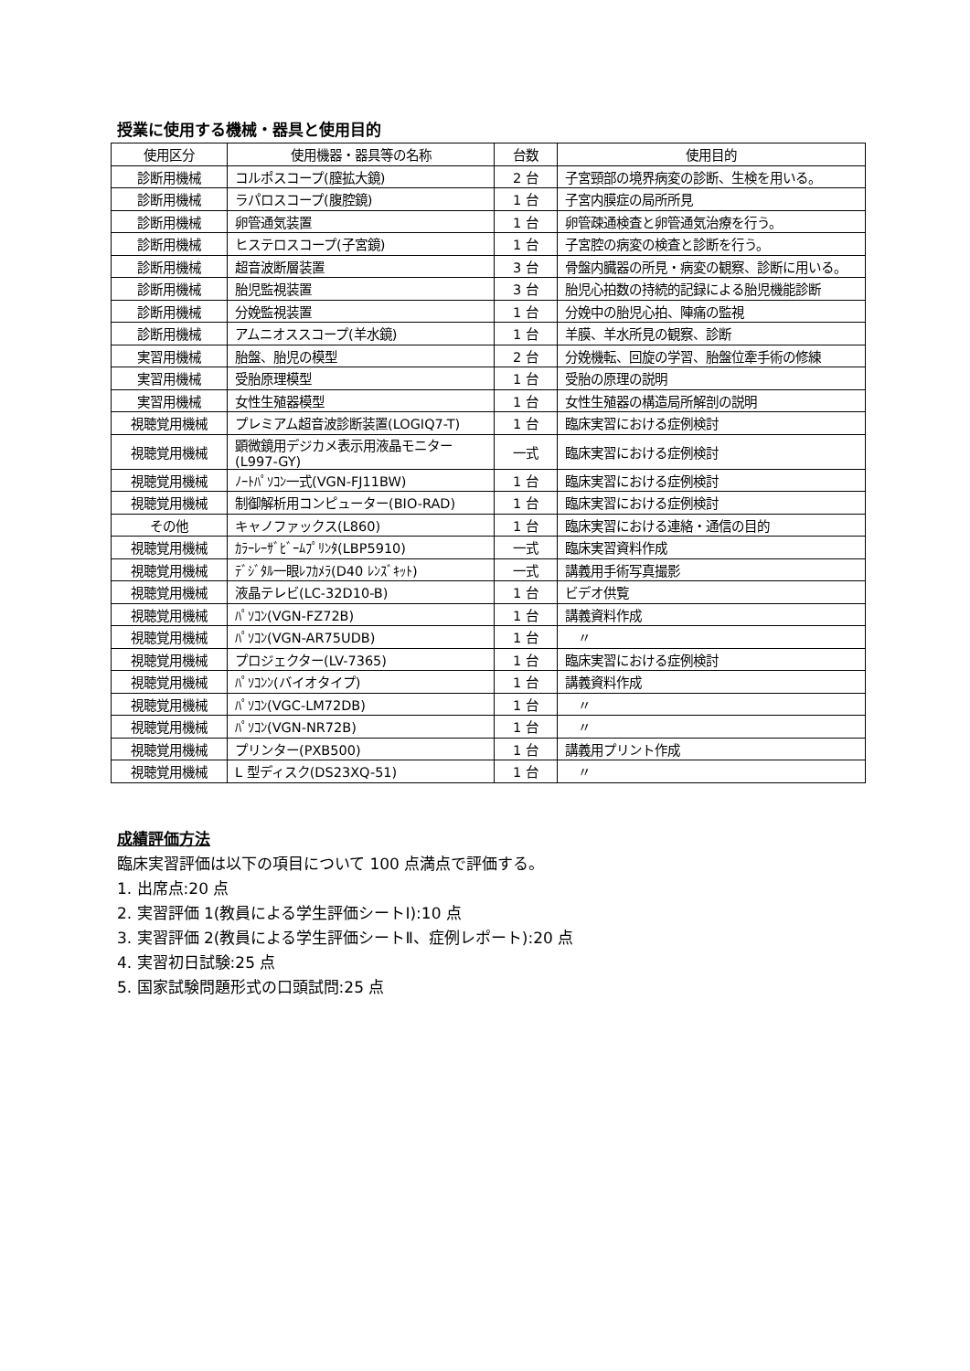授業に使用する機械・器具と使用目的
| 使用区分 | 使用機器・器具等の名称 | 台数 | 使用目的 |
| --- | --- | --- | --- |
| 診断用機械 | コルポスコープ(膣拡大鏡) | 2 台 | 子宮頸部の境界病変の診断、生検を用いる。 |
| 診断用機械 | ラパロスコープ(腹腔鏡) | 1 台 | 子宮内膜症の局所所見 |
| 診断用機械 | 卵管通気装置 | 1 台 | 卵管疎通検査と卵管通気治療を行う。 |
| 診断用機械 | ヒステロスコープ(子宮鏡) | 1 台 | 子宮腔の病変の検査と診断を行う。 |
| 診断用機械 | 超音波断層装置 | 3 台 | 骨盤内臓器の所見・病変の観察、診断に用いる。 |
| 診断用機械 | 胎児監視装置 | 3 台 | 胎児心拍数の持続的記録による胎児機能診断 |
| 診断用機械 | 分娩監視装置 | 1 台 | 分娩中の胎児心拍、陣痛の監視 |
| 診断用機械 | アムニオススコープ(羊水鏡) | 1 台 | 羊膜、羊水所見の観察、診断 |
| 実習用機械 | 胎盤、胎児の模型 | 2 台 | 分娩機転、回旋の学習、胎盤位牽手術の修練 |
| 実習用機械 | 受胎原理模型 | 1 台 | 受胎の原理の説明 |
| 実習用機械 | 女性生殖器模型 | 1 台 | 女性生殖器の構造局所解剖の説明 |
| 視聴覚用機械 | プレミアム超音波診断装置(LOGIQ7-T) | 1 台 | 臨床実習における症例検討 |
| 視聴覚用機械 | 顕微鏡用デジカメ表示用液晶モニター(L997-GY) | 一式 | 臨床実習における症例検討 |
| 視聴覚用機械 | ﾉｰﾄﾊﾟｿｺﾝ一式(VGN-FJ11BW) | 1 台 | 臨床実習における症例検討 |
| 視聴覚用機械 | 制御解析用コンピューター(BIO-RAD) | 1 台 | 臨床実習における症例検討 |
| その他 | キャノファックス(L860) | 1 台 | 臨床実習における連絡・通信の目的 |
| 視聴覚用機械 | ｶﾗｰﾚｰｻﾞﾋﾞｰﾑﾌﾟﾘﾝﾀ(LBP5910) | 一式 | 臨床実習資料作成 |
| 視聴覚用機械 | ﾃﾞｼﾞﾀﾙ一眼ﾚﾌｶﾒﾗ(D40 ﾚﾝｽﾞｷｯﾄ) | 一式 | 講義用手術写真撮影 |
| 視聴覚用機械 | 液晶テレビ(LC-32D10-B) | 1 台 | ビデオ供覧 |
| 視聴覚用機械 | ﾊﾟｿｺﾝ(VGN-FZ72B) | 1 台 | 講義資料作成 |
| 視聴覚用機械 | ﾊﾟｿｺﾝ(VGN-AR75UDB) | 1 台 | 〃 |
| 視聴覚用機械 | プロジェクター(LV-7365) | 1 台 | 臨床実習における症例検討 |
| 視聴覚用機械 | ﾊﾟｿｺﾝﾝ(バイオタイプ) | 1 台 | 講義資料作成 |
| 視聴覚用機械 | ﾊﾟｿｺﾝ(VGC-LM72DB) | 1 台 | 〃 |
| 視聴覚用機械 | ﾊﾟｿｺﾝ(VGN-NR72B) | 1 台 | 〃 |
| 視聴覚用機械 | プリンター(PXB500) | 1 台 | 講義用プリント作成 |
| 視聴覚用機械 | L 型ディスク(DS23XQ-51) | 1 台 | 〃 |
成績評価方法
臨床実習評価は以下の項目について 100 点満点で評価する。
1. 出席点:20 点
2. 実習評価 1(教員による学生評価シートⅠ):10 点
3. 実習評価 2(教員による学生評価シートⅡ、症例レポート):20 点
4. 実習初日試験:25 点
5. 国家試験問題形式の口頭試問:25 点